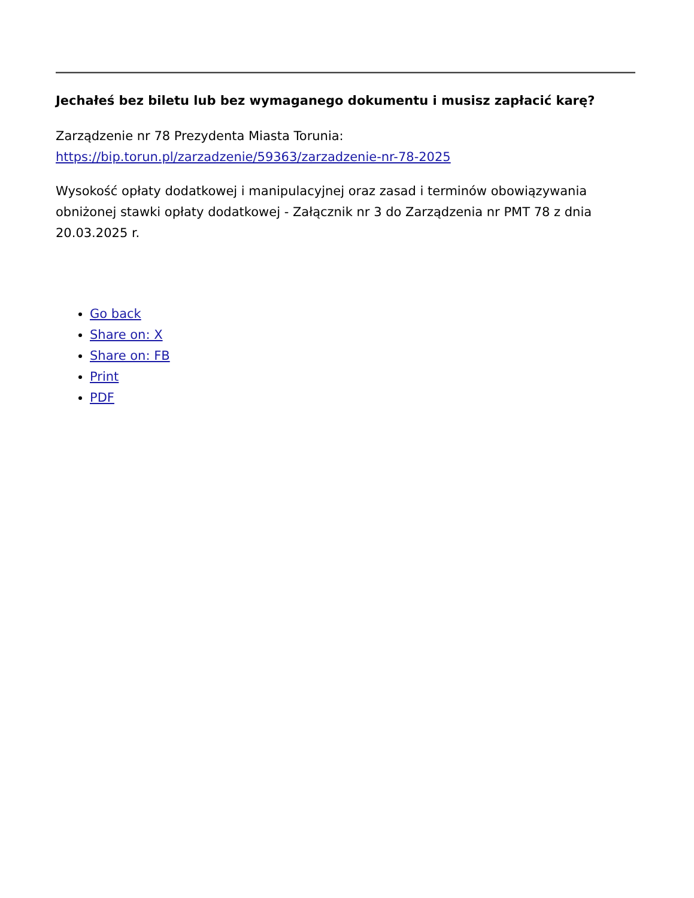Jechałeś bez biletu lub bez wymaganego dokumentu i musisz zapłacić karę?
Zarządzenie nr 78 Prezydenta Miasta Torunia:
https://bip.torun.pl/zarzadzenie/59363/zarzadzenie-nr-78-2025
Wysokość opłaty dodatkowej i manipulacyjnej oraz zasad i terminów obowiązywania obniżonej stawki opłaty dodatkowej - Załącznik nr 3 do Zarządzenia nr PMT 78 z dnia 20.03.2025 r.
Go back
Share on: X
Share on: FB
Print
PDF